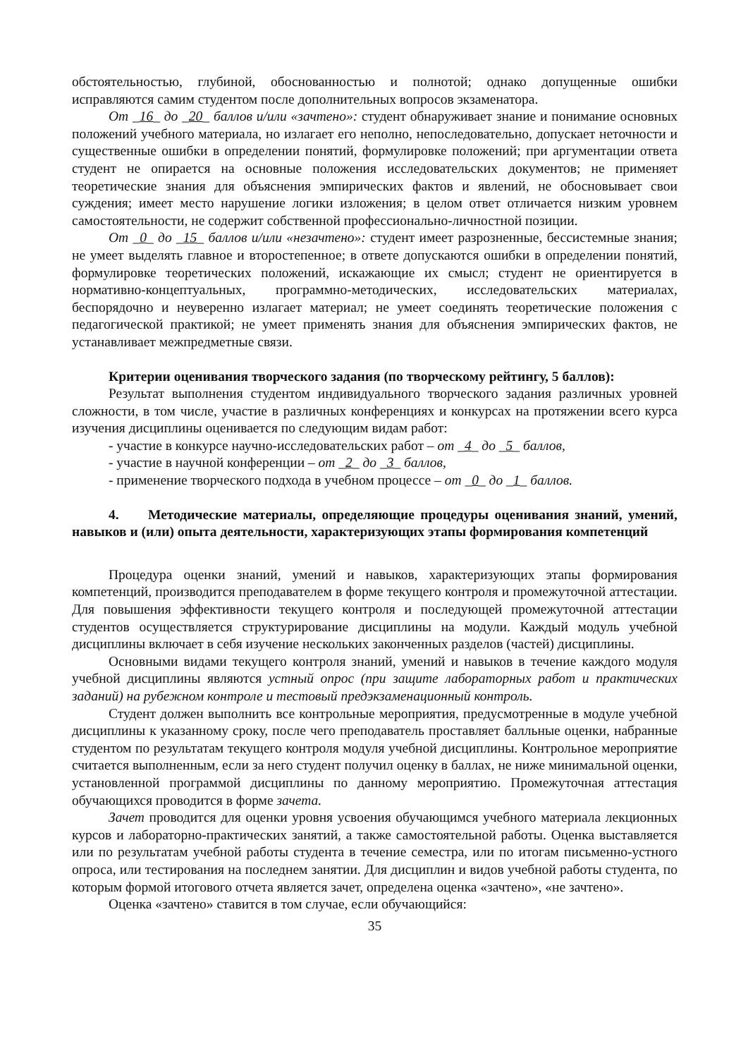обстоятельностью, глубиной, обоснованностью и полнотой; однако допущенные ошибки исправляются самим студентом после дополнительных вопросов экзаменатора.
От _16_ до _20_ баллов и/или «зачтено»: студент обнаруживает знание и понимание основных положений учебного материала, но излагает его неполно, непоследовательно, допускает неточности и существенные ошибки в определении понятий, формулировке положений; при аргументации ответа студент не опирается на основные положения исследовательских документов; не применяет теоретические знания для объяснения эмпирических фактов и явлений, не обосновывает свои суждения; имеет место нарушение логики изложения; в целом ответ отличается низким уровнем самостоятельности, не содержит собственной профессионально-личностной позиции.
От _0_ до _15_ баллов и/или «незачтено»: студент имеет разрозненные, бессистемные знания; не умеет выделять главное и второстепенное; в ответе допускаются ошибки в определении понятий, формулировке теоретических положений, искажающие их смысл; студент не ориентируется в нормативно-концептуальных, программно-методических, исследовательских материалах, беспорядочно и неуверенно излагает материал; не умеет соединять теоретические положения с педагогической практикой; не умеет применять знания для объяснения эмпирических фактов, не устанавливает межпредметные связи.
Критерии оценивания творческого задания (по творческому рейтингу, 5 баллов):
Результат выполнения студентом индивидуального творческого задания различных уровней сложности, в том числе, участие в различных конференциях и конкурсах на протяжении всего курса изучения дисциплины оценивается по следующим видам работ:
- участие в конкурсе научно-исследовательских работ – от _4_ до _5_ баллов,
- участие в научной конференции – от _2_ до _3_ баллов,
- применение творческого подхода в учебном процессе – от _0_ до _1_ баллов.
4. Методические материалы, определяющие процедуры оценивания знаний, умений, навыков и (или) опыта деятельности, характеризующих этапы формирования компетенций
Процедура оценки знаний, умений и навыков, характеризующих этапы формирования компетенций, производится преподавателем в форме текущего контроля и промежуточной аттестации. Для повышения эффективности текущего контроля и последующей промежуточной аттестации студентов осуществляется структурирование дисциплины на модули. Каждый модуль учебной дисциплины включает в себя изучение нескольких законченных разделов (частей) дисциплины.
Основными видами текущего контроля знаний, умений и навыков в течение каждого модуля учебной дисциплины являются устный опрос (при защите лабораторных работ и практических заданий) на рубежном контроле и тестовый предэкзаменационный контроль.
Студент должен выполнить все контрольные мероприятия, предусмотренные в модуле учебной дисциплины к указанному сроку, после чего преподаватель проставляет балльные оценки, набранные студентом по результатам текущего контроля модуля учебной дисциплины. Контрольное мероприятие считается выполненным, если за него студент получил оценку в баллах, не ниже минимальной оценки, установленной программой дисциплины по данному мероприятию. Промежуточная аттестация обучающихся проводится в форме зачета.
Зачет проводится для оценки уровня усвоения обучающимся учебного материала лекционных курсов и лабораторно-практических занятий, а также самостоятельной работы. Оценка выставляется или по результатам учебной работы студента в течение семестра, или по итогам письменно-устного опроса, или тестирования на последнем занятии. Для дисциплин и видов учебной работы студента, по которым формой итогового отчета является зачет, определена оценка «зачтено», «не зачтено».
Оценка «зачтено» ставится в том случае, если обучающийся:
35